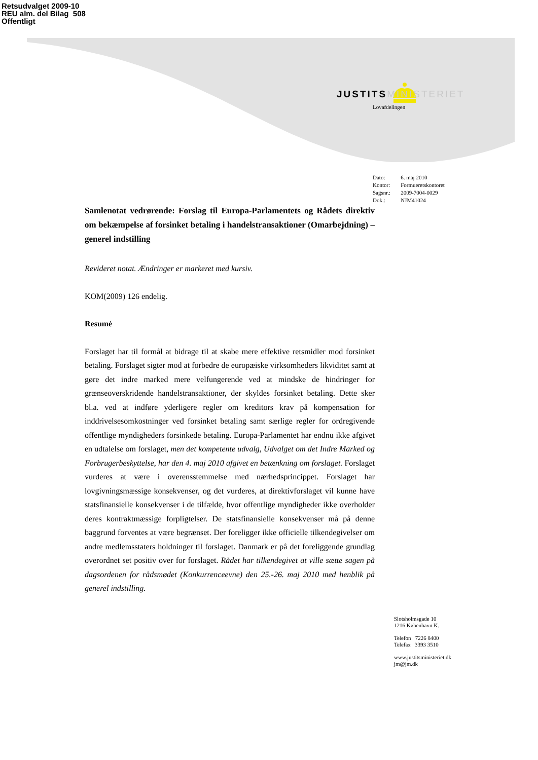Retsudvalget 2009-10
REU alm. del Bilag 508
Offentligt
JUSTITS MINISTERIET
Lovafdelingen
| Dato: | 6. maj 2010 |
| Kontor: | Formueretskontoret |
| Sagsnr.: | 2009-7004-0029 |
| Dok.: | NJM41024 |
Samlenotat vedrørende: Forslag til Europa-Parlamentets og Rådets direktiv om bekæmpelse af forsinket betaling i handelstransaktioner (Omarbejdning) – generel indstilling
Revideret notat. Ændringer er markeret med kursiv.
KOM(2009) 126 endelig.
Resumé
Forslaget har til formål at bidrage til at skabe mere effektive retsmidler mod forsinket betaling. Forslaget sigter mod at forbedre de europæiske virksomheders likviditet samt at gøre det indre marked mere velfungerende ved at mindske de hindringer for grænseoverskridende handelstransaktioner, der skyldes forsinket betaling. Dette sker bl.a. ved at indføre yderligere regler om kreditors krav på kompensation for inddrivelsesomkostninger ved forsinket betaling samt særlige regler for ordregivende offentlige myndigheders forsinkede betaling. Europa-Parlamentet har endnu ikke afgivet en udtalelse om forslaget, men det kompetente udvalg, Udvalget om det Indre Marked og Forbrugerbeskyttelse, har den 4. maj 2010 afgivet en betænkning om forslaget. Forslaget vurderes at være i overensstemmelse med nærhedsprincippet. Forslaget har lovgivningsmæssige konsekvenser, og det vurderes, at direktivforslaget vil kunne have statsfinansielle konsekvenser i de tilfælde, hvor offentlige myndigheder ikke overholder deres kontraktmæssige forpligtelser. De statsfinansielle konsekvenser må på denne baggrund forventes at være begrænset. Der foreligger ikke officielle tilkendegivelser om andre medlemsstaters holdninger til forslaget. Danmark er på det foreliggende grundlag overordnet set positiv over for forslaget. Rådet har tilkendegivet at ville sætte sagen på dagsordenen for rådsmødet (Konkurrenceevne) den 25.-26. maj 2010 med henblik på generel indstilling.
Slotsholmsgade 10
1216 København K.
Telefon 7226 8400
Telefax 3393 3510
www.justitsministeriet.dk
jm@jm.dk